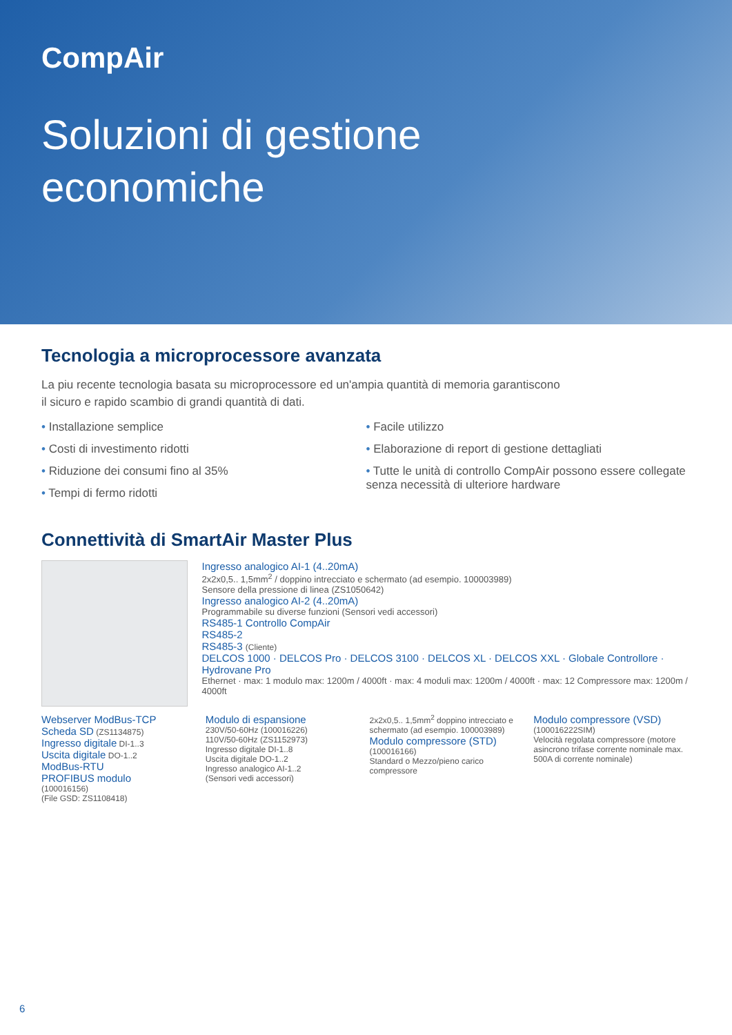CompAir
Soluzioni di gestione
economiche
Tecnologia a microprocessore avanzata
La piu recente tecnologia basata su microprocessore ed un'ampia quantità di memoria garantiscono
il sicuro e rapido scambio di grandi quantità di dati.
• Installazione semplice
• Costi di investimento ridotti
• Riduzione dei consumi fino al 35%
• Tempi di fermo ridotti
• Facile utilizzo
• Elaborazione di report di gestione dettagliati
• Tutte le unità di controllo CompAir possono essere collegate senza necessità di ulteriore hardware
Connettività di SmartAir Master Plus
Ingresso analogico AI-1 (4..20mA)
2x2x0,5.. 1,5mm<sup>2</sup> / doppino intrecciato e schermato (ad esempio. 100003989)
Sensore della pressione di linea (ZS1050642)
Ingresso analogico AI-2 (4..20mA)
Programmabile su diverse funzioni (Sensori vedi accessori)
RS485-1 Controllo CompAir
RS485-2
RS485-3 (Cliente)
DELCOS 1000 · DELCOS Pro · DELCOS 3100 · DELCOS XL · DELCOS XXL · Globale Controllore · Hydrovane Pro
Ethernet · max: 1 modulo max: 1200m / 4000ft · max: 4 moduli max: 1200m / 4000ft · max: 12 Compressore max: 1200m / 4000ft
Webserver ModBus-TCP
Scheda SD (ZS1134875)
Ingresso digitale DI-1..3
Uscita digitale DO-1..2
ModBus-RTU
PROFIBUS modulo
(100016156)
(File GSD: ZS1108418)
Modulo di espansione
230V/50-60Hz (100016226)
110V/50-60Hz (ZS1152973)
Ingresso digitale DI-1..8
Uscita digitale DO-1..2
Ingresso analogico AI-1..2
(Sensori vedi accessori)
2x2x0,5.. 1,5mm<sup>2</sup> doppino intrecciato e schermato (ad esempio. 100003989)
Modulo compressore (STD)
(100016166)
Standard o Mezzo/pieno carico compressore
Modulo compressore (VSD)
(100016222SIM)
Velocità regolata compressore (motore asincrono trifase corrente nominale max. 500A di corrente nominale)
6